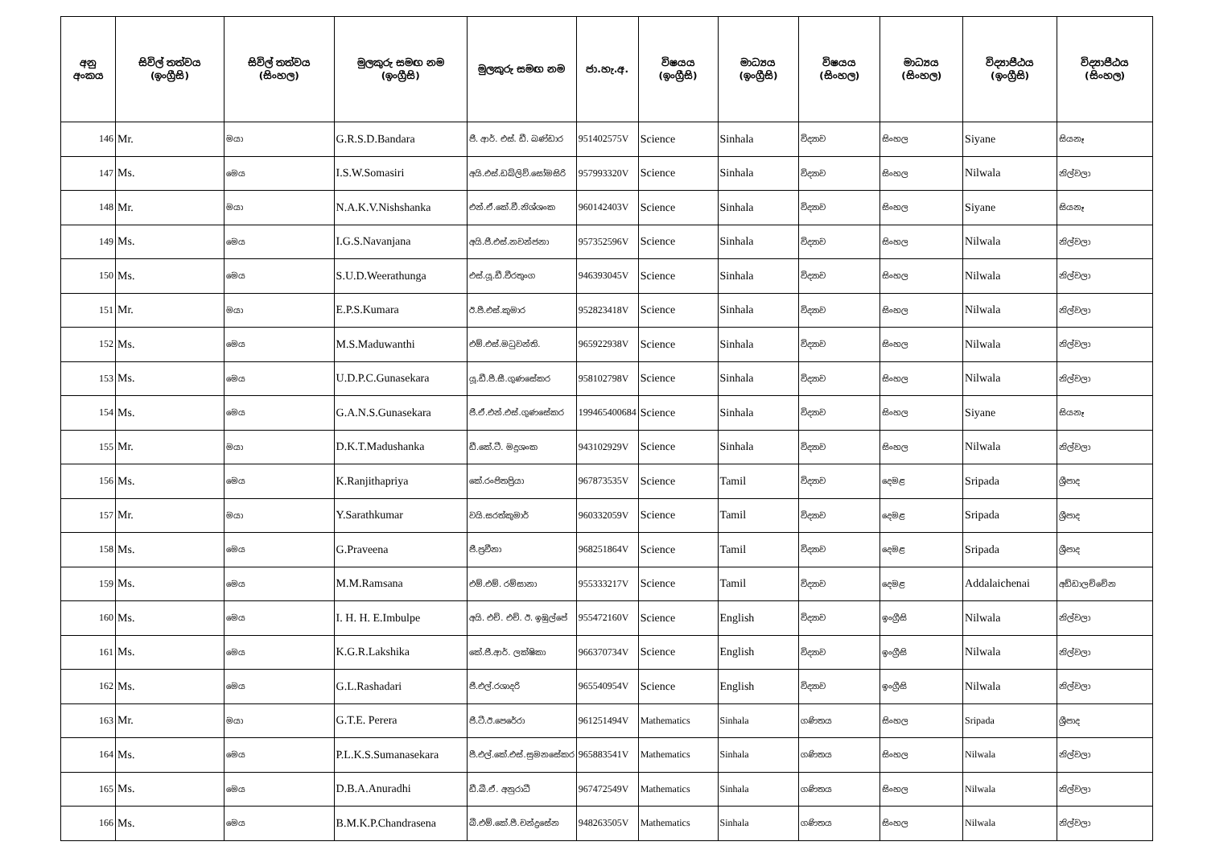| අනු අංකය | සිවිල් තත්වය (ඉංග්‍රීසි) | සිවිල් තත්වය (සිංහල) | මුලකුරු සමඟ නම (ඉංග්‍රීසි) | මුලකුරු සමඟ නම | ජා.හැ.අ. | විෂයය (ඉංග්‍රීසි) | මාධ්‍යය (ඉංග්‍රීසි) | විෂයය (සිංහල) | මාධ්‍යය (සිංහල) | විද්‍යාපීඨය (ඉංග්‍රීසි) | විද්‍යාපීඨය (සිංහල) |
| --- | --- | --- | --- | --- | --- | --- | --- | --- | --- | --- | --- |
| 146 | Mr. | මයා | G.R.S.D.Bandara | ජී. ආර්. එස්. ඩී. බණ්ඩාර | 951402575V | Science | Sinhala | විද්‍යාව | සිංහල | Siyane | සියනෑ |
| 147 | Ms. | මෙය | I.S.W.Somasiri | අයි.එස්.ඩබ්ලිව්.සෝමසිරි | 957993320V | Science | Sinhala | විද්‍යාව | සිංහල | Nilwala | නිල්වලා |
| 148 | Mr. | මයා | N.A.K.V.Nishshanka | එන්.ඒ.කේ.වී.නිශ්ශංක | 960142403V | Science | Sinhala | විද්‍යාව | සිංහල | Siyane | සියනෑ |
| 149 | Ms. | මෙය | I.G.S.Navanjana | අයි.ජී.එස්.නවන්ජනා | 957352596V | Science | Sinhala | විද්‍යාව | සිංහල | Nilwala | නිල්වලා |
| 150 | Ms. | මෙය | S.U.D.Weerathunga | එස්.යූ.ඩී.වීරතුංග | 946393045V | Science | Sinhala | විද්‍යාව | සිංහල | Nilwala | නිල්වලා |
| 151 | Mr. | මයා | E.P.S.Kumara | ඊ.පී.එස්.කුමාර | 952823418V | Science | Sinhala | විද්‍යාව | සිංහල | Nilwala | නිල්වලා |
| 152 | Ms. | මෙය | M.S.Maduwanthi | එම්.එස්.මධුවන්ති. | 965922938V | Science | Sinhala | විද්‍යාව | සිංහල | Nilwala | නිල්වලා |
| 153 | Ms. | මෙය | U.D.P.C.Gunasekara | යූ.ඩී.පී.සී.ගුණසේකර | 958102798V | Science | Sinhala | විද්‍යාව | සිංහල | Nilwala | නිල්වලා |
| 154 | Ms. | මෙය | G.A.N.S.Gunasekara | ජී.ඒ.එන්.එස්.ගුණසේකර | 199465400684 | Science | Sinhala | විද්‍යාව | සිංහල | Siyane | සියනෑ |
| 155 | Mr. | මයා | D.K.T.Madushanka | ඩී.කේ.ටී. මදුශංක | 943102929V | Science | Sinhala | විද්‍යාව | සිංහල | Nilwala | නිල්වලා |
| 156 | Ms. | මෙය | K.Ranjithapriya | කේ.රංජිතප්‍රියා | 967873535V | Science | Tamil | විද්‍යාව | දෙමළ | Sripada | ශ්‍රීපාද |
| 157 | Mr. | මයා | Y.Sarathkumar | වයි.සරත්කුමාර් | 960332059V | Science | Tamil | විද්‍යාව | දෙමළ | Sripada | ශ්‍රීපාද |
| 158 | Ms. | මෙය | G.Praveena | ජී.ප්‍රවීනා | 968251864V | Science | Tamil | විද්‍යාව | දෙමළ | Sripada | ශ්‍රීපාද |
| 159 | Ms. | මෙය | M.M.Ramsana | එම්.එම්. රම්සානා | 955333217V | Science | Tamil | විද්‍යාව | දෙමළ | Addalaichenai | අඩ්ඩාලච්චේන |
| 160 | Ms. | මෙය | I. H. H. E.Imbulpe | අයි. එච්. එච්. ඊ. ඉඹුල්පේ | 955472160V | Science | English | විද්‍යාව | ඉංග්‍රීසි | Nilwala | නිල්වලා |
| 161 | Ms. | මෙය | K.G.R.Lakshika | කේ.ජී.ආර්. ලක්ෂිකා | 966370734V | Science | English | විද්‍යාව | ඉංග්‍රීසි | Nilwala | නිල්වලා |
| 162 | Ms. | මෙය | G.L.Rashadari | ජී.එල්.රශාදරි | 965540954V | Science | English | විද්‍යාව | ඉංග්‍රීසි | Nilwala | නිල්වලා |
| 163 | Mr. | මයා | G.T.E. Perera | ජී.ටී.ඊ.පෙරේරා | 961251494V | Mathematics | Sinhala | ගණිතය | සිංහල | Sripada | ශ්‍රීපාද |
| 164 | Ms. | මෙය | P.L.K.S.Sumanasekara | පී.එල්.කේ.එස්.සුමනසේකර | 965883541V | Mathematics | Sinhala | ගණිතය | සිංහල | Nilwala | නිල්වලා |
| 165 | Ms. | මෙය | D.B.A.Anuradhi | ඩී.බී.ඒ. අනුරාධී | 967472549V | Mathematics | Sinhala | ගණිතය | සිංහල | Nilwala | නිල්වලා |
| 166 | Ms. | මෙය | B.M.K.P.Chandrasena | බී.එම්.කේ.පී.චන්ද්‍රසේන | 948263505V | Mathematics | Sinhala | ගණිතය | සිංහල | Nilwala | නිල්වලා |